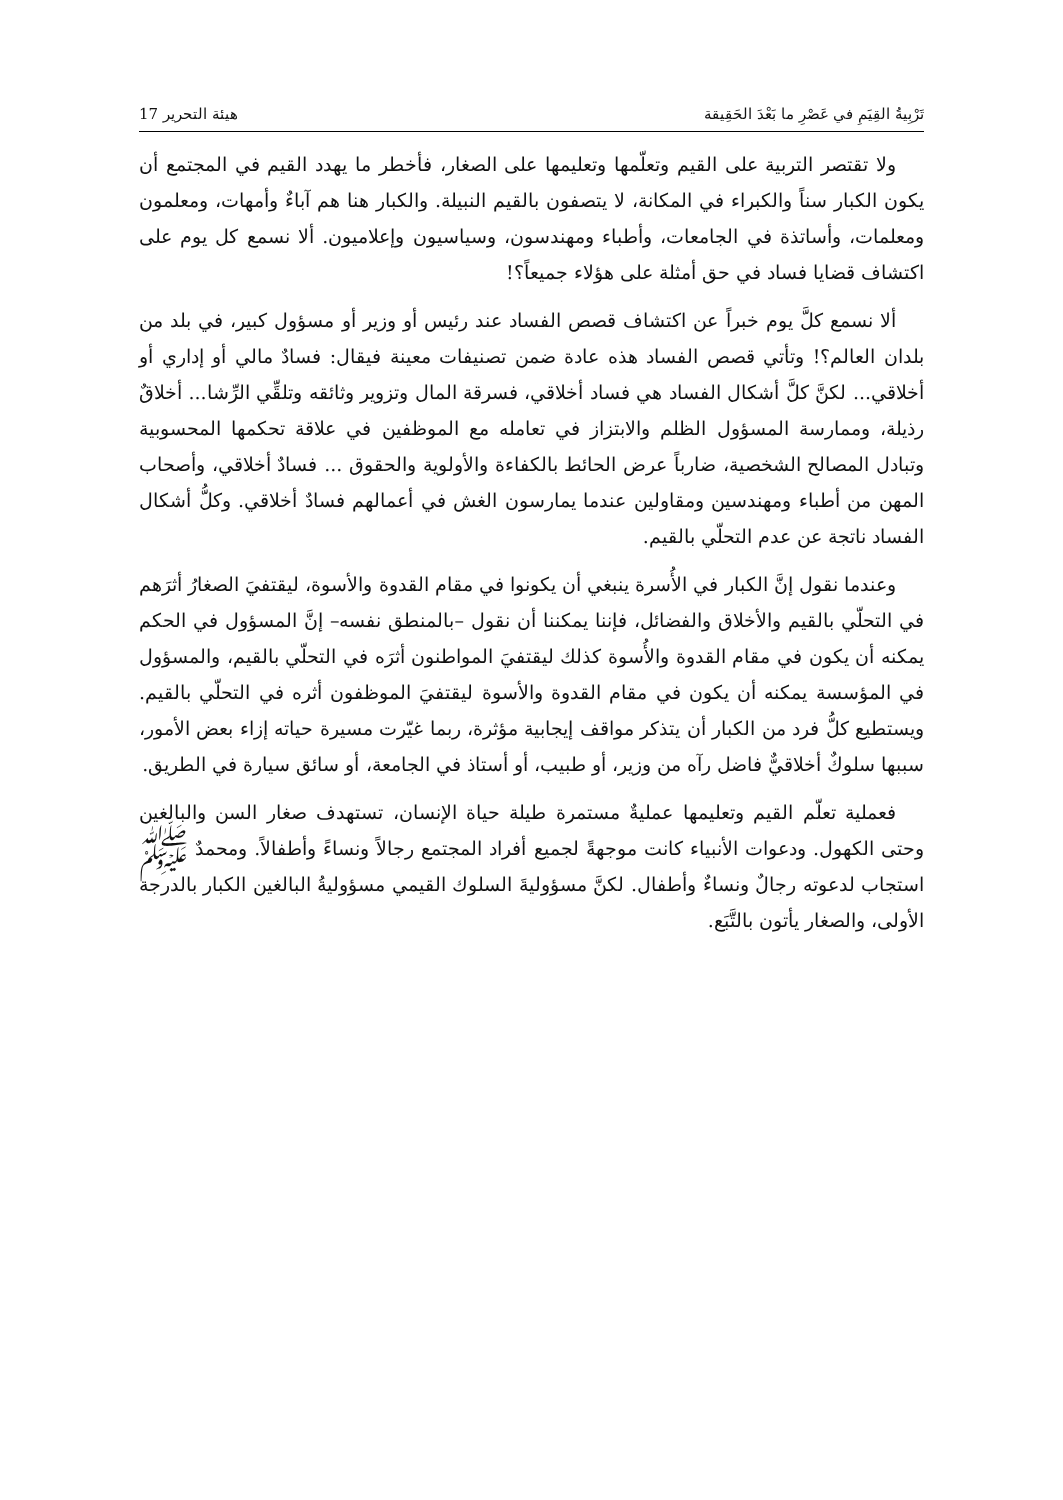تَرْبِيةُ القِيَمِ في عَصْرِ ما بَعْدَ الحَقِيقة هيئة التحرير 17
ولا تقتصر التربية على القيم وتعلّمها وتعليمها على الصغار، فأخطر ما يهدد القيم في المجتمع أن يكون الكبار سناً والكبراء في المكانة، لا يتصفون بالقيم النبيلة. والكبار هنا هم آباءٌ وأمهات، ومعلمون ومعلمات، وأساتذة في الجامعات، وأطباء ومهندسون، وسياسيون وإعلاميون. ألا نسمع كل يوم على اكتشاف قضايا فساد في حق أمثلة على هؤلاء جميعاً؟!
ألا نسمع كلَّ يوم خبراً عن اكتشاف قصص الفساد عند رئيس أو وزير أو مسؤول كبير، في بلد من بلدان العالم؟! وتأتي قصص الفساد هذه عادة ضمن تصنيفات معينة فيقال: فسادٌ مالي أو إداري أو أخلاقي... لكنَّ كلَّ أشكال الفساد هي فساد أخلاقي، فسرقة المال وتزوير وثائقه وتلقِّي الرِّشا... أخلاقٌ رذيلة، وممارسة المسؤول الظلم والابتزاز في تعامله مع الموظفين في علاقة تحكمها المحسوبية وتبادل المصالح الشخصية، ضارباً عرض الحائط بالكفاءة والأولوية والحقوق ... فسادٌ أخلاقي، وأصحاب المهن من أطباء ومهندسين ومقاولين عندما يمارسون الغش في أعمالهم فسادٌ أخلاقي. وكلُّ أشكال الفساد ناتجة عن عدم التحلّي بالقيم.
وعندما نقول إنَّ الكبار في الأُسرة ينبغي أن يكونوا في مقام القدوة والأسوة، ليقتفيَ الصغارُ أثرَهم في التحلّي بالقيم والأخلاق والفضائل، فإننا يمكننا أن نقول –بالمنطق نفسه– إنَّ المسؤول في الحكم يمكنه أن يكون في مقام القدوة والأُسوة كذلك ليقتفيَ المواطنون أثرَه في التحلّي بالقيم، والمسؤول في المؤسسة يمكنه أن يكون في مقام القدوة والأسوة ليقتفيَ الموظفون أثره في التحلّي بالقيم. ويستطيع كلُّ فرد من الكبار أن يتذكر مواقف إيجابية مؤثرة، ربما غيّرت مسيرة حياته إزاء بعض الأمور، سببها سلوكٌ أخلاقيٌّ فاضل رآه من وزير، أو طبيب، أو أستاذ في الجامعة، أو سائق سيارة في الطريق.
فعملية تعلّم القيم وتعليمها عمليةٌ مستمرة طيلة حياة الإنسان، تستهدف صغار السن والبالغين وحتى الكهول. ودعوات الأنبياء كانت موجهةً لجميع أفراد المجتمع رجالاً ونساءً وأطفالاً. ومحمدٌ ﷺ استجاب لدعوته رجالٌ ونساءٌ وأطفال. لكنَّ مسؤوليةَ السلوك القيمي مسؤوليةُ البالغين الكبار بالدرجة الأولى، والصغار يأتون بالتَّبَع.